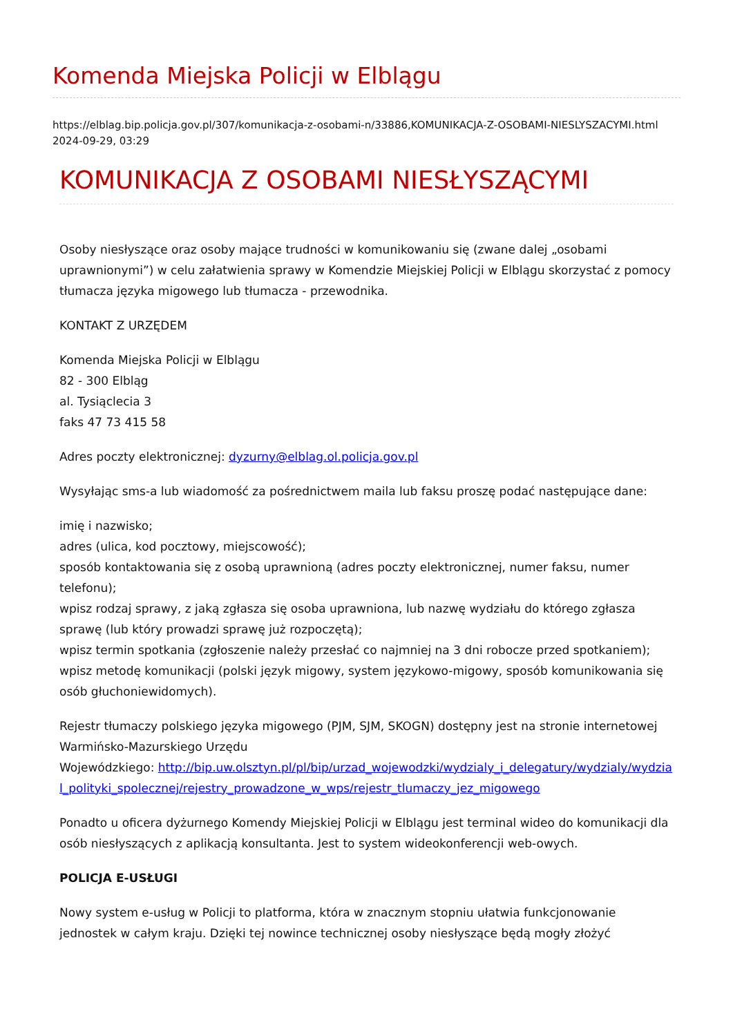Komenda Miejska Policji w Elblągu
https://elblag.bip.policja.gov.pl/307/komunikacja-z-osobami-n/33886,KOMUNIKACJA-Z-OSOBAMI-NIESLYSZACYMI.html
2024-09-29, 03:29
KOMUNIKACJA Z OSOBAMI NIESŁYSZĄCYMI
Osoby niesłyszące oraz osoby mające trudności w komunikowaniu się (zwane dalej „osobami uprawnionymi”) w celu załatwienia sprawy w Komendzie Miejskiej Policji w Elblągu skorzystać z pomocy tłumacza języka migowego lub tłumacza - przewodnika.
KONTAKT Z URZĘDEM
Komenda Miejska Policji w Elblągu
82 - 300 Elbląg
al. Tysiąclecia 3
faks 47 73 415 58
Adres poczty elektronicznej: dyzurny@elblag.ol.policja.gov.pl
Wysyłając sms-a lub wiadomość za pośrednictwem maila lub faksu proszę podać następujące dane:
imię i nazwisko;
adres (ulica, kod pocztowy, miejscowość);
sposób kontaktowania się z osobą uprawnioną (adres poczty elektronicznej, numer faksu, numer telefonu);
wpisz rodzaj sprawy, z jaką zgłasza się osoba uprawniona, lub nazwę wydziału do którego zgłasza sprawę (lub który prowadzi sprawę już rozpoczętą);
wpisz termin spotkania (zgłoszenie należy przesłać co najmniej na 3 dni robocze przed spotkaniem);
wpisz metodę komunikacji (polski język migowy, system językowo-migowy, sposób komunikowania się osób głuchoniewidomych).
Rejestr tłumaczy polskiego języka migowego (PJM, SJM, SKOGN) dostępny jest na stronie internetowej Warmińsko-Mazurskiego Urzędu
Wojewódzkiego: http://bip.uw.olsztyn.pl/pl/bip/urzad_wojewodzki/wydzialy_i_delegatury/wydzialy/wydzial_polityki_spolecznej/rejestry_prowadzone_w_wps/rejestr_tlumaczy_jez_migowego
Ponadto u oficera dyżurnego Komendy Miejskiej Policji w Elblągu jest terminal wideo do komunikacji dla osób niesłyszących z aplikacją konsultanta. Jest to system wideokonferencji web-owych.
POLICJA E-USŁUGI
Nowy system e-usług w Policji to platforma, która w znacznym stopniu ułatwia funkcjonowanie jednostek w całym kraju. Dzięki tej nowince technicznej osoby niesłyszące będą mogły złożyć